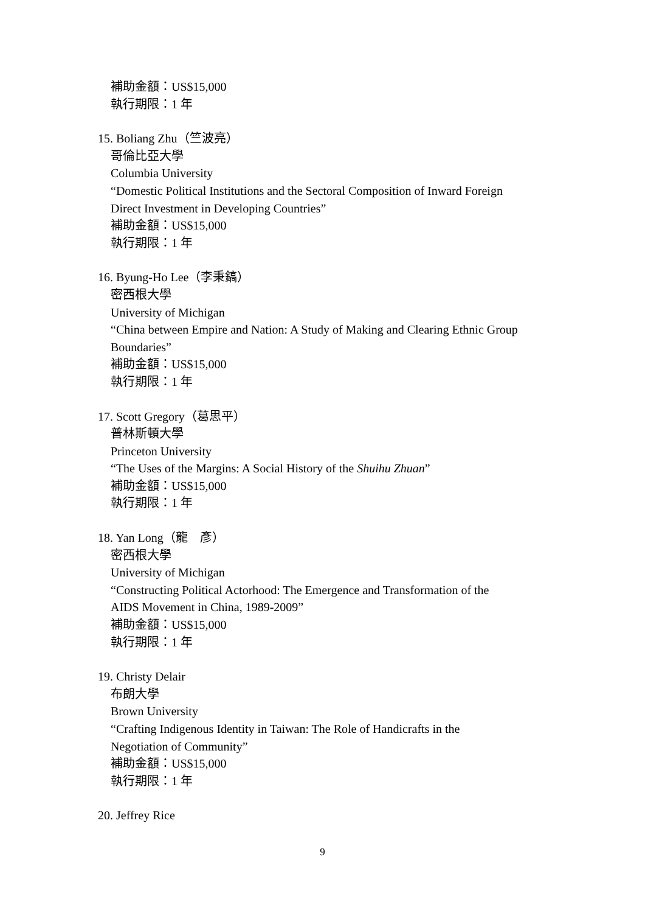補助金額：US$15,000
執行期限：1 年
15. Boliang Zhu（竺波亮）
哥倫比亞大學
Columbia University
“Domestic Political Institutions and the Sectoral Composition of Inward Foreign
Direct Investment in Developing Countries”
補助金額：US$15,000
執行期限：1 年
16. Byung-Ho Lee（李秉鎬）
密西根大學
University of Michigan
“China between Empire and Nation: A Study of Making and Clearing Ethnic Group
Boundaries”
補助金額：US$15,000
執行期限：1 年
17. Scott Gregory（葛思平）
普林斯頓大學
Princeton University
“The Uses of the Margins: A Social History of the Shuihu Zhuan”
補助金額：US$15,000
執行期限：1 年
18. Yan Long（龍　彥）
密西根大學
University of Michigan
“Constructing Political Actorhood: The Emergence and Transformation of the
AIDS Movement in China, 1989-2009”
補助金額：US$15,000
執行期限：1 年
19. Christy Delair
布朗大學
Brown University
“Crafting Indigenous Identity in Taiwan: The Role of Handicrafts in the
Negotiation of Community”
補助金額：US$15,000
執行期限：1 年
20. Jeffrey Rice
9